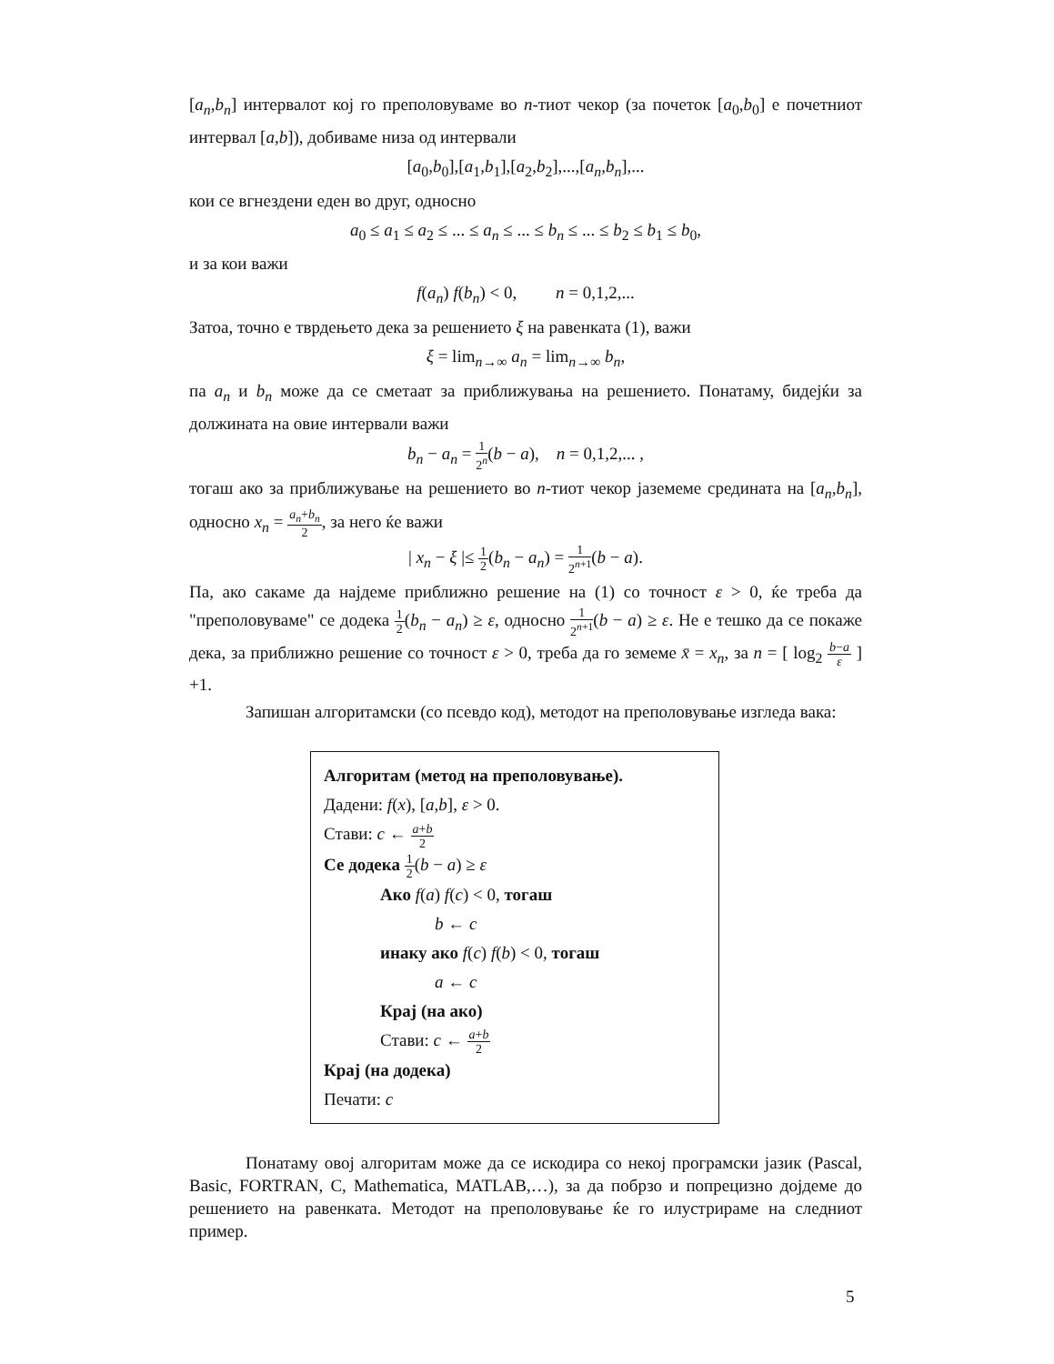[a<sub>n</sub>,b<sub>n</sub>] интервалот кој го преполовуваме во n-тиот чекор (за почеток [a<sub>0</sub>,b<sub>0</sub>] е почетниот интервал [a,b]), добиваме низа од интервали
[a<sub>0</sub>,b<sub>0</sub>],[a<sub>1</sub>,b<sub>1</sub>],[a<sub>2</sub>,b<sub>2</sub>],...,[a<sub>n</sub>,b<sub>n</sub>],...
кои се вгнездени еден во друг, односно
a<sub>0</sub> ≤ a<sub>1</sub> ≤ a<sub>2</sub> ≤ ... ≤ a<sub>n</sub> ≤ ... ≤ b<sub>n</sub> ≤ ... ≤ b<sub>2</sub> ≤ b<sub>1</sub> ≤ b<sub>0</sub>,
и за кои важи
f(a<sub>n</sub>) f(b<sub>n</sub>) < 0, n = 0,1,2,...
Затоа, точно е тврдењето дека за решението ξ на равенката (1), важи
ξ = lim<sub>n→∞</sub> a<sub>n</sub> = lim<sub>n→∞</sub> b<sub>n</sub>,
па a<sub>n</sub> и b<sub>n</sub> може да се сметаат за приближувања на решението. Понатаму, бидејќи за должината на овие интервали важи
b<sub>n</sub> − a<sub>n</sub> = 1 2<sup>n</sup>(b − a), n = 0,1,2,... ,
тогаш ако за приближување на решението во n-тиот чекор јаземеме средината на [a<sub>n</sub>,b<sub>n</sub>], односно x<sub>n</sub> = a<sub>n</sub>+b<sub>n</sub> 2, за него ќе важи
| x<sub>n</sub> − ξ |≤ 1 2(b<sub>n</sub> − a<sub>n</sub>) = 1 2<sup>n+1</sup>(b − a).
Па, ако сакаме да најдеме приближно решение на (1) со точност ε > 0, ќе треба да "преполовуваме" се додека 1 2(b<sub>n</sub> − a<sub>n</sub>) ≥ ε, односно 1 2<sup>n+1</sup>(b − a) ≥ ε. Не е тешко да се покаже дека, за приближно решение со точност ε > 0, треба да го земеме x̄ = x<sub>n</sub>, за n = [ log<sub>2</sub> b−a ε ] +1.
Запишан алгоритамски (со псевдо код), методот на преполовување изгледа вака:
Алгоритам (метод на преполовување).
Дадени: f(x), [a,b], ε > 0.
Стави: c ← a+b 2
Се додека 1 2(b − a) ≥ ε
Ако f(a) f(c) < 0, тогаш
b ← c
инаку ако f(c) f(b) < 0, тогаш
a ← c
Крај (на ако)
Стави: c ← a+b 2
Крај (на додека)
Печати: c
Понатаму овој алгоритам може да се искодира со некој програмски јазик (Pascal, Basic, FORTRAN, C, Mathematica, MATLAB,…), за да побрзо и попрецизно дојдеме до решението на равенката. Методот на преполовување ќе го илустрираме на следниот пример.
5